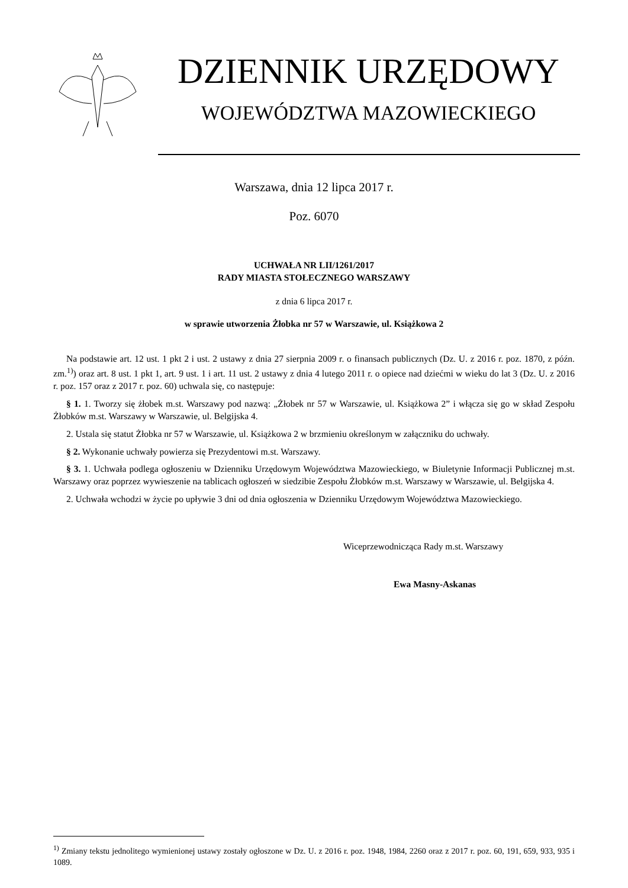DZIENNIK URZĘDOWY
WOJEWÓDZTWA MAZOWIECKIEGO
Warszawa, dnia 12 lipca 2017 r.
Poz. 6070
UCHWAŁA NR LII/1261/2017
RADY MIASTA STOŁECZNEGO WARSZAWY
z dnia 6 lipca 2017 r.
w sprawie utworzenia Żłobka nr 57 w Warszawie, ul. Książkowa 2
Na podstawie art. 12 ust. 1 pkt 2 i ust. 2 ustawy z dnia 27 sierpnia 2009 r. o finansach publicznych (Dz. U. z 2016 r. poz. 1870, z późn. zm.<sup>1)</sup>) oraz art. 8 ust. 1 pkt 1, art. 9 ust. 1 i art. 11 ust. 2 ustawy z dnia 4 lutego 2011 r. o opiece nad dziećmi w wieku do lat 3 (Dz. U. z 2016 r. poz. 157 oraz z 2017 r. poz. 60) uchwala się, co następuje:
§ 1. 1. Tworzy się żłobek m.st. Warszawy pod nazwą: „Żłobek nr 57 w Warszawie, ul. Książkowa 2” i włącza się go w skład Zespołu Żłobków m.st. Warszawy w Warszawie, ul. Belgijska 4.
2. Ustala się statut Żłobka nr 57 w Warszawie, ul. Książkowa 2 w brzmieniu określonym w załączniku do uchwały.
§ 2. Wykonanie uchwały powierza się Prezydentowi m.st. Warszawy.
§ 3. 1. Uchwała podlega ogłoszeniu w Dzienniku Urzędowym Województwa Mazowieckiego, w Biuletynie Informacji Publicznej m.st. Warszawy oraz poprzez wywieszenie na tablicach ogłoszeń w siedzibie Zespołu Żłobków m.st. Warszawy w Warszawie, ul. Belgijska 4.
2. Uchwała wchodzi w życie po upływie 3 dni od dnia ogłoszenia w Dzienniku Urzędowym Województwa Mazowieckiego.
Wiceprzewodnicząca Rady m.st. Warszawy
Ewa Masny-Askanas
<sup>1)</sup> Zmiany tekstu jednolitego wymienionej ustawy zostały ogłoszone w Dz. U. z 2016 r. poz. 1948, 1984, 2260 oraz z 2017 r. poz. 60, 191, 659, 933, 935 i 1089.